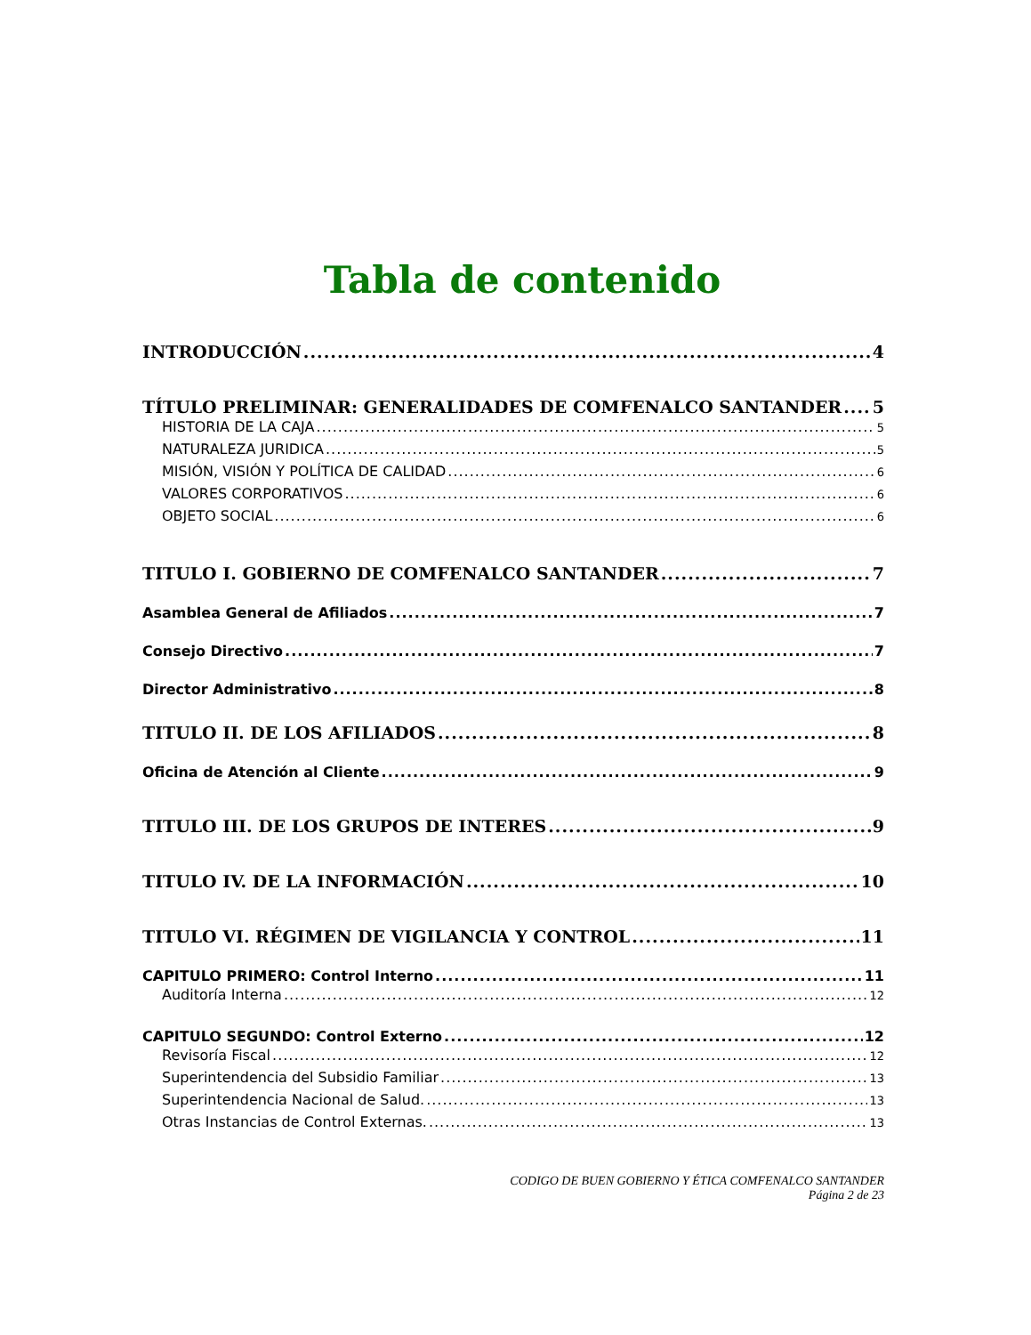Tabla de contenido
INTRODUCCIÓN 4
TÍTULO PRELIMINAR: GENERALIDADES DE COMFENALCO SANTANDER 5
HISTORIA DE LA CAJA 5
NATURALEZA JURIDICA 5
MISIÓN, VISIÓN Y POLÍTICA DE CALIDAD 6
VALORES CORPORATIVOS 6
OBJETO SOCIAL 6
TITULO I. GOBIERNO DE COMFENALCO SANTANDER 7
Asamblea General de Afiliados 7
Consejo Directivo 7
Director Administrativo 8
TITULO II. DE LOS AFILIADOS 8
Oficina de Atención al Cliente 9
TITULO III. DE LOS GRUPOS DE INTERES 9
TITULO IV. DE LA INFORMACIÓN 10
TITULO VI. RÉGIMEN DE VIGILANCIA Y CONTROL 11
CAPITULO PRIMERO: Control Interno 11
Auditoría Interna 12
CAPITULO SEGUNDO: Control Externo 12
Revisoría Fiscal 12
Superintendencia del Subsidio Familiar 13
Superintendencia Nacional de Salud. 13
Otras Instancias de Control Externas. 13
CODIGO DE BUEN GOBIERNO Y ÉTICA COMFENALCO SANTANDER
Página 2 de 23